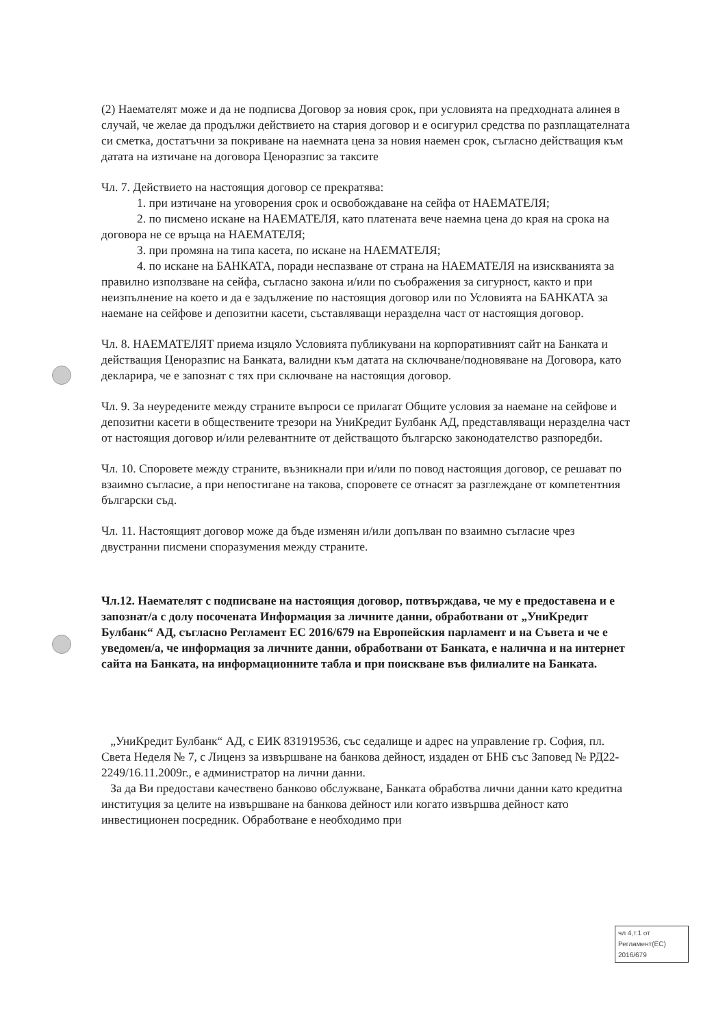(2) Наемателят може и да не подписва Договор за новия срок, при условията на предходната алинея в случай, че желае да продължи действието на стария договор и е осигурил средства по разплащателната си сметка, достатъчни за покриване на наемната цена за новия наемен срок, съгласно действащия към датата на изтичане на договора Ценоразпис за таксите
Чл. 7. Действието на настоящия договор се прекратява:
1. при изтичане на уговорения срок и освобождаване на сейфа от НАЕМАТЕЛЯ;
2. по писмено искане на НАЕМАТЕЛЯ, като платената вече наемна цена до края на срока на договора не се връща на НАЕМАТЕЛЯ;
3. при промяна на типа касета, по искане на НАЕМАТЕЛЯ;
4. по искане на БАНКАТА, поради неспазване от страна на НАЕМАТЕЛЯ на изискванията за правилно използване на сейфа, съгласно закона и/или по съображения за сигурност, както и при неизпълнение на което и да е задължение по настоящия договор или по Условията на БАНКАТА за наемане на сейфове и депозитни касети, съставляващи неразделна част от настоящия договор.
Чл. 8. НАЕМАТЕЛЯТ приема изцяло Условията публикувани на корпоративният сайт на Банката и действащия Ценоразпис на Банката, валидни към датата на сключване/подновяване на Договора, като декларира, че е запознат с тях при сключване на настоящия договор.
Чл. 9. За неуредените между страните въпроси се прилагат Общите условия за наемане на сейфове и депозитни касети в обществените трезори на УниКредит Булбанк АД, представляващи неразделна част от настоящия договор и/или релевантните от действащото българско законодателство разпоредби.
Чл. 10. Споровете между страните, възникнали при и/или по повод настоящия договор, се решават по взаимно съгласие, а при непостигане на такова, споровете се отнасят за разглеждане от компетентния български съд.
Чл. 11. Настоящият договор може да бъде изменян и/или допълван по взаимно съгласие чрез двустранни писмени споразумения между страните.
Чл.12. Наемателят с подписване на настоящия договор, потвърждава, че му е предоставена и е запознат/а с долу посочената Информация за личните данни, обработвани от „УниКредит Булбанк“ АД, съгласно Регламент ЕС 2016/679 на Европейския парламент и на Съвета и че е уведомен/а, че информация за личните данни, обработвани от Банката, е налична и на интернет сайта на Банката, на информационните табла и при поискване във филиалите на Банката.
„УниКредит Булбанк“ АД, с ЕИК 831919536, със седалище и адрес на управление гр. София, пл. Света Неделя № 7, с Лиценз за извършване на банкова дейност, издаден от БНБ със Заповед № РД22-2249/16.11.2009г., е администратор на лични данни.
За да Ви предостави качествено банково обслужване, Банката обработва лични данни като кредитна институция за целите на извършване на банкова дейност или когато извършва дейност като инвестиционен посредник. Обработване е необходимо при
чл 4,т.1 от
Регламент(ЕС)
2016/679